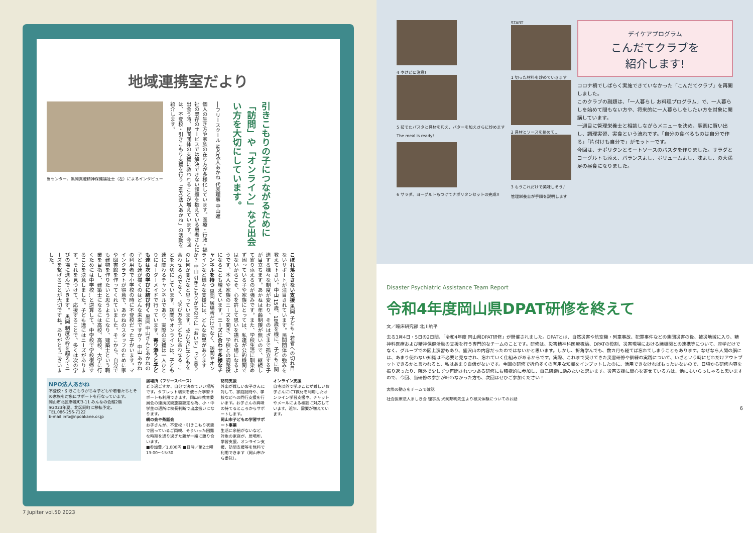地域連携室だより
当センター、黒岡真澄精神保健福祉士（左）によるインタビュー
個人の生き方や家族の在り方が多様化しています。医療・行政・福祉の既存のサービスでは解決できない課題を抱えている患者さんに出会う時、民間団体の支援に救われることが増えています。今回は、不登校・引きこもり支援を行う「NPO法人あかね」の活動を紹介します。
引きこもりの子につながるために「訪問」や「オンライン」など出会い方を大切にしています。
──フリースクール NPO法人あかね 代表理事 中山遼
こぼれ落とさない支援 黒岡 子ども・若者への切れ目ないサポートが注目されています。民間団体の強みを教えて下さい。中山 15歳、18歳を機に、子どもに関連する様々な制度が変わり、そのはざまで孤立する子が目立ちます。あかねは年齢制限が無いので、継続して寄り添えるのが強みです。また、学校生活に馴染めず困っている子や家族にとっては、私達が公的機関ではないからこそ、心を許して思いを語れる場になるようです。本人や家族のニーズを聞き、学校との調整役になることも増えています。ニーズに合わせ多様なチャンネルを持つ 黒岡 居場所だけでなく、訪問やオンラインなど様々な支援には、どんな効果がありますか？ 中山 引きこもりがちの子に「おいで」って言うのは何か変だなと思っています。"学び方に子どもを合わせる"のでなく、"学び方を子どもに合わせる"ことを大切にしています。訪問やオンラインは、子ども達に関わるチャンネルであり、実際の支援は一人ひとりにオーダーメイドで行っています。寄り添うと子ども達は次の学びに結び付く 黒岡 中山さんとあかねの子ども達が描くのはどんな未来ですか？ 中山 あかねの利用者で小学校の時に不登校だった子がいます。マインクラフトが得意で、あかねのスタッフのために家や図書館を作ってくれていました。そこから、自分でも建物を作りたいと思うようになり、建築士という職業を目指し、建築士になるには高校、高校、大学に行くためには中学校…と逆算して、中学校で学校復帰することを決意しました。子ども達にはニーズがあります。それを見つけて、応援することで、多くは次の学びの場に進んでいきます。 黒岡 制度の枠を超えてニーズを繋げることが大切ですね。ありがとうございました。
NPO法人あかね
不登校・引きこもりがちな子どもや若者たちとその家族を対象にサポートを行なっています。
岡山市北区奉還町3-11 みんなの会館2階
※2023年夏、北区岡町に移転予定。
TEL.086-256-7122
E-mail info@npoakane.or.jp
居場所〈フリースペース〉
どう過ごすか、自分で決めていい場所です。タブレット端末を使った学習サポートも利用できます。岡山市教育委員会の連携民間施設認定な為、小・中学生の通所は校長判断で出席扱いになります。
親の会や茶話会
お子さんが、不登校・引きこもり状態で困っているご両親、そういった困難な時期を通り過ぎた親が一緒に語り合います。
■参加費／1,000円 ■日時／第2土曜 13:00〜15:30
訪問支援
外出が難しいお子さんに対して、家庭訪問や、学校などへの同行支援を行います。お子さんの興味の持てるところからサポートします。
岡山市子どもの学習サポート事業
生活に余裕がないなど、対象の家庭が、居場所、学習支援、オンライン支援、訪問支援等を無料で利用できます（岡山市から委託）。
オンライン支援
自宅以外で学ぶことが難しいお子さんにICT教材を利用したオンライン学習支援や、チャットやメールによる相談に対応しています。近年、需要が増えています。
7 Jupiter vol.50 2023
4 やけどに注意!
5 茹でたパスタと具材を和え、バターを加えさらに炒めます
The meal is ready!
6 サラダ、ヨーグルトもつけてナポリタンセットの完成!!
START
1 切った材料を炒めていきます
2 具材とソースを絡めて…
3 もうこれだけで美味しそう♪
管理栄養士が手順を説明します
デイケアプログラム
こんだてクラブを
紹介します!
コロナ禍でしばらく実施できていなかった「こんだてクラブ」を再開しました。
このクラブの副題は、「一人暮らし お料理プログラム」で、一人暮らしを始めて間もない方や、将来的に一人暮らしをしたい方を対象に開講しています。
一週目に管理栄養士と相談しながらメニューを決め、翌週に買い出し、調理実習、実食という流れです。「自分の食べるものは自分で作る」「片付けも自分で」がモットーです。
今回は、ナポリタンとミートソースのパスタを作りました。サラダとヨーグルトも添え、バランスよし、ボリュームよし、味よし、の大満足の昼食になりました。
Disaster Psychiatric Assistance Team Report
令和4年度岡山県DPAT研修を終えて
文／臨床研究部 北川航平
去る3月4日・5日の2日間、「令和4年度 岡山県DPAT研修」が開催されました。DPATとは、自然災害や航空機・列車事故、犯罪事件などの集団災害の後、被災地域に入り、精神科医療および精神保健活動の支援を行う専門的なチームのことです。研修は、災害精神科医療概論、DPATの役割、災害現場における諸機関との連携等について、座学だけでなく、グループでの図上演習もあり、盛沢山の内容だったのではないかと思います。しかし、折角学んでも、数カ月も経てば忘れてしまうこともあります。なぜなら人間の脳には、あまり使わない知識は不必要と見なされ、忘れていく仕組みがあるからです。実際、これまで受けてきた災害研修や訓練の実践について、いざという時にどれだけアウトプットできるかと言われると、私はあまり自信がないです。今回の研修で折角多くの有用な知識をインプットしたのに、活用できなければもったいないので、日頃から研修内容を振り返ったり、院外で少しずつ再開されつつある研修にも積極的に参加し、自己研鑽に励みたいと思います。災害支援に関心を寄せている方は、他にもいらっしゃると思いますので、今回、当研修の参加が叶わなかった方も、次回はぜひご参加ください！
実際の動きをチームで確認
社会医療法人ましき会 理事長 犬飼邦明先生より被災体験についてのお話
6